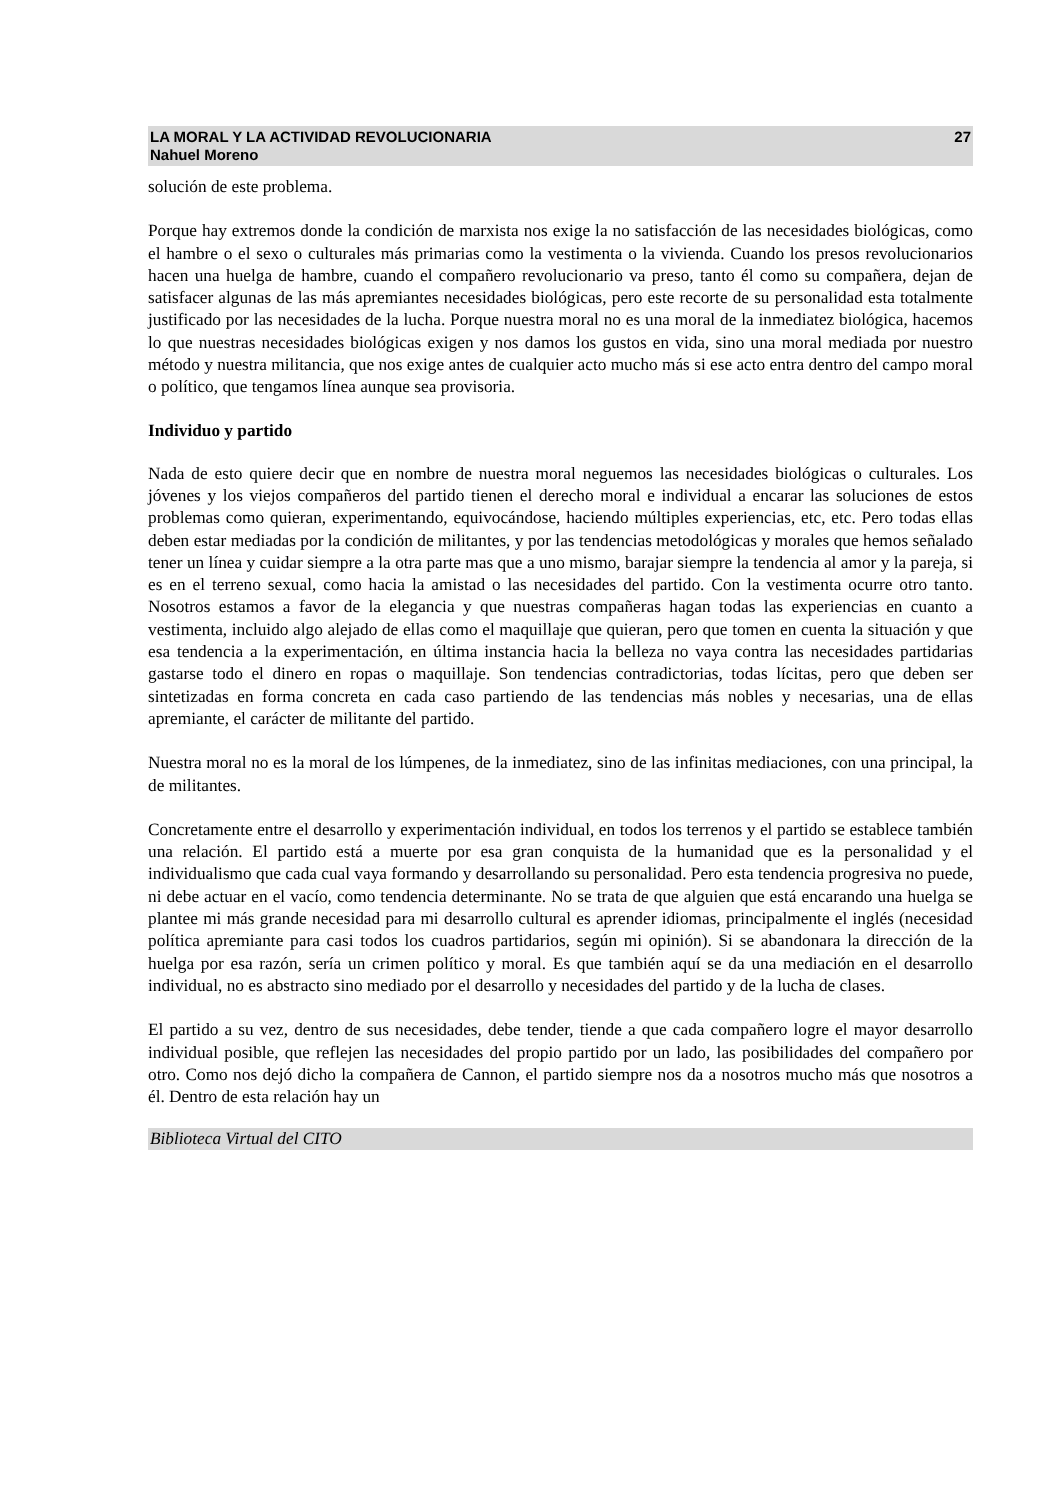LA MORAL Y LA ACTIVIDAD REVOLUCIONARIA
Nahuel Moreno
27
solución de este problema.
Porque hay extremos donde la condición de marxista nos exige la no satisfacción de las necesidades biológicas, como el hambre o el sexo o culturales más primarias como la vestimenta o la vivienda. Cuando los presos revolucionarios hacen una huelga de hambre, cuando el compañero revolucionario va preso, tanto él como su compañera, dejan de satisfacer algunas de las más apremiantes necesidades biológicas, pero este recorte de su personalidad esta totalmente justificado por las necesidades de la lucha. Porque nuestra moral no es una moral de la inmediatez biológica, hacemos lo que nuestras necesidades biológicas exigen y nos damos los gustos en vida, sino una moral mediada por nuestro método y nuestra militancia, que nos exige antes de cualquier acto mucho más si ese acto entra dentro del campo moral o político, que tengamos línea aunque sea provisoria.
Individuo y partido
Nada de esto quiere decir que en nombre de nuestra moral neguemos las necesidades biológicas o culturales. Los jóvenes y los viejos compañeros del partido tienen el derecho moral e individual a encarar las soluciones de estos problemas como quieran, experimentando, equivocándose, haciendo múltiples experiencias, etc, etc. Pero todas ellas deben estar mediadas por la condición de militantes, y por las tendencias metodológicas y morales que hemos señalado tener un línea y cuidar siempre a la otra parte mas que a uno mismo, barajar siempre la tendencia al amor y la pareja, si es en el terreno sexual, como hacia la amistad o las necesidades del partido. Con la vestimenta ocurre otro tanto. Nosotros estamos a favor de la elegancia y que nuestras compañeras hagan todas las experiencias en cuanto a vestimenta, incluido algo alejado de ellas como el maquillaje que quieran, pero que tomen en cuenta la situación y que esa tendencia a la experimentación, en última instancia hacia la belleza no vaya contra las necesidades partidarias gastarse todo el dinero en ropas o maquillaje. Son tendencias contradictorias, todas lícitas, pero que deben ser sintetizadas en forma concreta en cada caso partiendo de las tendencias más nobles y necesarias, una de ellas apremiante, el carácter de militante del partido.
Nuestra moral no es la moral de los lúmpenes, de la inmediatez, sino de las infinitas mediaciones, con una principal, la de militantes.
Concretamente entre el desarrollo y experimentación individual, en todos los terrenos y el partido se establece también una relación. El partido está a muerte por esa gran conquista de la humanidad que es la personalidad y el individualismo que cada cual vaya formando y desarrollando su personalidad. Pero esta tendencia progresiva no puede, ni debe actuar en el vacío, como tendencia determinante. No se trata de que alguien que está encarando una huelga se plantee mi más grande necesidad para mi desarrollo cultural es aprender idiomas, principalmente el inglés (necesidad política apremiante para casi todos los cuadros partidarios, según mi opinión). Si se abandonara la dirección de la huelga por esa razón, sería un crimen político y moral. Es que también aquí se da una mediación en el desarrollo individual, no es abstracto sino mediado por el desarrollo y necesidades del partido y de la lucha de clases.
El partido a su vez, dentro de sus necesidades, debe tender, tiende a que cada compañero logre el mayor desarrollo individual posible, que reflejen las necesidades del propio partido por un lado, las posibilidades del compañero por otro. Como nos dejó dicho la compañera de Cannon, el partido siempre nos da a nosotros mucho más que nosotros a él. Dentro de esta relación hay un
Biblioteca Virtual del CITO